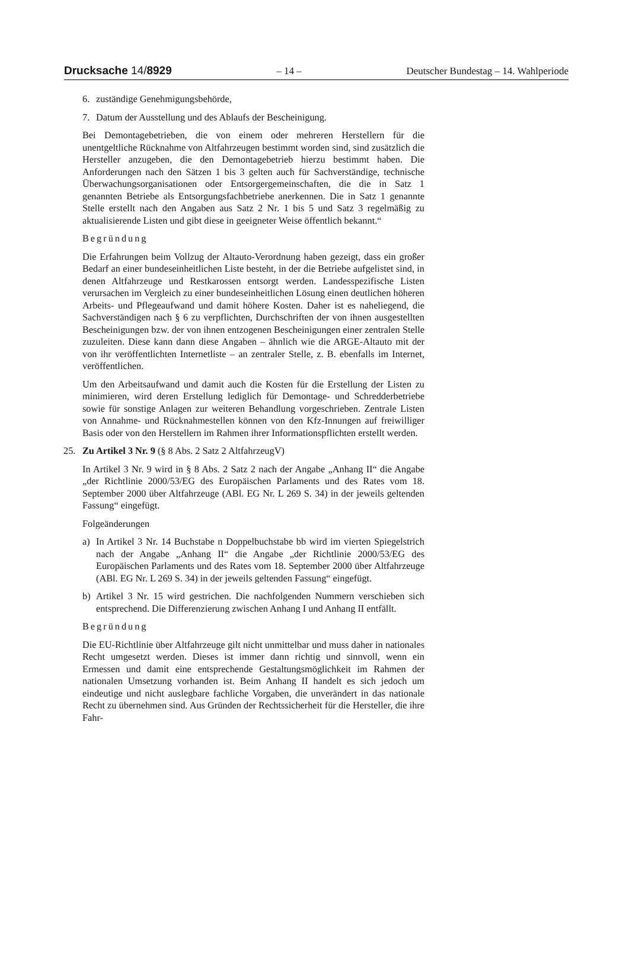Drucksache 14/8929 – 14 – Deutscher Bundestag – 14. Wahlperiode
6. zuständige Genehmigungsbehörde,
7. Datum der Ausstellung und des Ablaufs der Bescheinigung.
Bei Demontagebetrieben, die von einem oder mehreren Herstellern für die unentgeltliche Rücknahme von Altfahrzeugen bestimmt worden sind, sind zusätzlich die Hersteller anzugeben, die den Demontagebetrieb hierzu bestimmt haben. Die Anforderungen nach den Sätzen 1 bis 3 gelten auch für Sachverständige, technische Überwachungsorganisationen oder Entsorgergemeinschaften, die die in Satz 1 genannten Betriebe als Entsorgungsfachbetriebe anerkennen. Die in Satz 1 genannte Stelle erstellt nach den Angaben aus Satz 2 Nr. 1 bis 5 und Satz 3 regelmäßig zu aktualisierende Listen und gibt diese in geeigneter Weise öffentlich bekannt.“
Begründung
Die Erfahrungen beim Vollzug der Altauto-Verordnung haben gezeigt, dass ein großer Bedarf an einer bundeseinheitlichen Liste besteht, in der die Betriebe aufgelistet sind, in denen Altfahrzeuge und Restkarossen entsorgt werden. Landesspezifische Listen verursachen im Vergleich zu einer bundeseinheitlichen Lösung einen deutlichen höheren Arbeits- und Pflegeaufwand und damit höhere Kosten. Daher ist es naheliegend, die Sachverständigen nach § 6 zu verpflichten, Durchschriften der von ihnen ausgestellten Bescheinigungen bzw. der von ihnen entzogenen Bescheinigungen einer zentralen Stelle zuzuleiten. Diese kann dann diese Angaben – ähnlich wie die ARGE-Altauto mit der von ihr veröffentlichten Internetliste – an zentraler Stelle, z. B. ebenfalls im Internet, veröffentlichen.
Um den Arbeitsaufwand und damit auch die Kosten für die Erstellung der Listen zu minimieren, wird deren Erstellung lediglich für Demontage- und Schredderbetriebe sowie für sonstige Anlagen zur weiteren Behandlung vorgeschrieben. Zentrale Listen von Annahme- und Rücknahmestellen können von den Kfz-Innungen auf freiwilliger Basis oder von den Herstellern im Rahmen ihrer Informationspflichten erstellt werden.
25. Zu Artikel 3 Nr. 9 (§ 8 Abs. 2 Satz 2 AltfahrzeugV)
In Artikel 3 Nr. 9 wird in § 8 Abs. 2 Satz 2 nach der Angabe „Anhang II“ die Angabe „der Richtlinie 2000/53/EG des Europäischen Parlaments und des Rates vom 18. September 2000 über Altfahrzeuge (ABl. EG Nr. L 269 S. 34) in der jeweils geltenden Fassung“ eingefügt.
Folgeänderungen
a) In Artikel 3 Nr. 14 Buchstabe n Doppelbuchstabe bb wird im vierten Spiegelstrich nach der Angabe „Anhang II“ die Angabe „der Richtlinie 2000/53/EG des Europäischen Parlaments und des Rates vom 18. September 2000 über Altfahrzeuge (ABl. EG Nr. L 269 S. 34) in der jeweils geltenden Fassung“ eingefügt.
b) Artikel 3 Nr. 15 wird gestrichen. Die nachfolgenden Nummern verschieben sich entsprechend. Die Differenzierung zwischen Anhang I und Anhang II entfällt.
Begründung
Die EU-Richtlinie über Altfahrzeuge gilt nicht unmittelbar und muss daher in nationales Recht umgesetzt werden. Dieses ist immer dann richtig und sinnvoll, wenn ein Ermessen und damit eine entsprechende Gestaltungsmöglichkeit im Rahmen der nationalen Umsetzung vorhanden ist. Beim Anhang II handelt es sich jedoch um eindeutige und nicht auslegbare fachliche Vorgaben, die unverändert in das nationale Recht zu übernehmen sind. Aus Gründen der Rechtssicherheit für die Hersteller, die ihre Fahr-